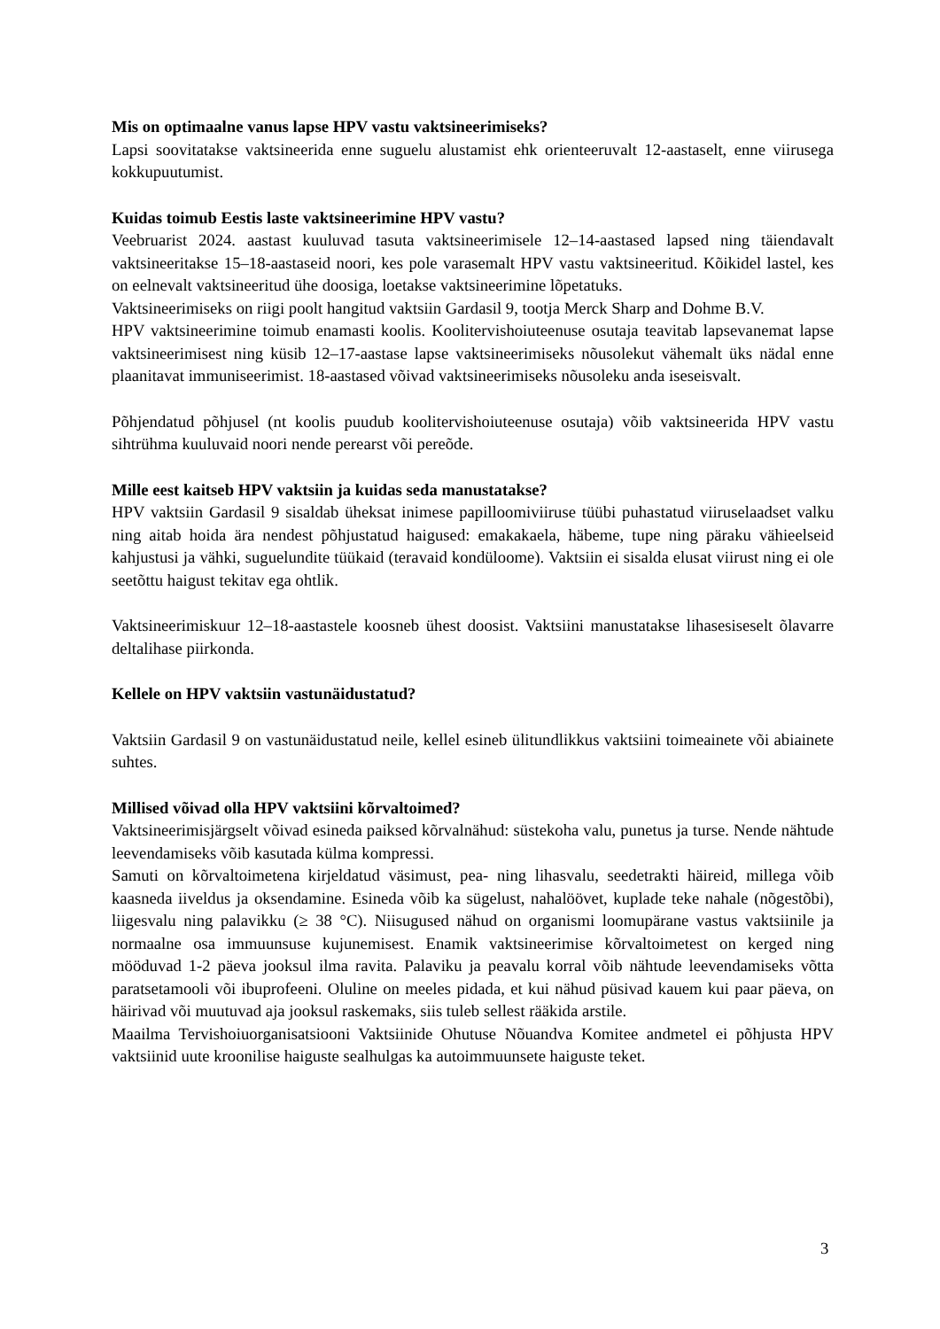Mis on optimaalne vanus lapse HPV vastu vaktsineerimiseks?
Lapsi soovitatakse vaktsineerida enne suguelu alustamist ehk orienteeruvalt 12-aastaselt, enne viirusega kokkupuutumist.
Kuidas toimub Eestis laste vaktsineerimine HPV vastu?
Veebruarist 2024. aastast kuuluvad tasuta vaktsineerimisele 12–14-aastased lapsed ning täiendavalt vaktsineeritakse 15–18-aastaseid noori, kes pole varasemalt HPV vastu vaktsineeritud. Kõikidel lastel, kes on eelnevalt vaktsineeritud ühe doosiga, loetakse vaktsineerimine lõpetatuks.
Vaktsineerimiseks on riigi poolt hangitud vaktsiin Gardasil 9, tootja Merck Sharp and Dohme B.V.
HPV vaktsineerimine toimub enamasti koolis. Koolitervishoiuteenuse osutaja teavitab lapsevanemat lapse vaktsineerimisest ning küsib 12–17-aastase lapse vaktsineerimiseks nõusolekut vähemalt üks nädal enne plaanitavat immuniseerimist. 18-aastased võivad vaktsineerimiseks nõusoleku anda iseseisvalt.
Põhjendatud põhjusel (nt koolis puudub koolitervishoiuteenuse osutaja) võib vaktsineerida HPV vastu sihtrühma kuuluvaid noori nende perearst või pereõde.
Mille eest kaitseb HPV vaktsiin ja kuidas seda manustatakse?
HPV vaktsiin Gardasil 9 sisaldab üheksat inimese papilloomiviiruse tüübi puhastatud viiruselaadset valku ning aitab hoida ära nendest põhjustatud haigused: emakakaela, häbeme, tupe ning päraku vähieelseid kahjustusi ja vähki, suguelundite tüükaid (teravaid kondüloome). Vaktsiin ei sisalda elusat viirust ning ei ole seetõttu haigust tekitav ega ohtlik.
Vaktsineerimiskuur 12–18-aastastele koosneb ühest doosist. Vaktsiini manustatakse lihasesiseselt õlavarre deltalihase piirkonda.
Kellele on HPV vaktsiin vastunäidustatud?
Vaktsiin Gardasil 9 on vastunäidustatud neile, kellel esineb ülitundlikkus vaktsiini toimeainete või abiainete suhtes.
Millised võivad olla HPV vaktsiini kõrvaltoimed?
Vaktsineerimisjärgselt võivad esineda paiksed kõrvalnähud: süstekoha valu, punetus ja turse. Nende nähtude leevendamiseks võib kasutada külma kompressi.
Samuti on kõrvaltoimetena kirjeldatud väsimust, pea- ning lihasvalu, seedetrakti häireid, millega võib kaasneda iiveldus ja oksendamine. Esineda võib ka sügelust, nahalöövet, kuplade teke nahale (nõgestõbi), liigesvalu ning palavikku (≥ 38 °C). Niisugused nähud on organismi loomupärane vastus vaktsiinile ja normaalne osa immuunsuse kujunemisest. Enamik vaktsineerimise kõrvaltoimetest on kerged ning mööduvad 1-2 päeva jooksul ilma ravita. Palaviku ja peavalu korral võib nähtude leevendamiseks võtta paratsetamooli või ibuprofeeni. Oluline on meeles pidada, et kui nähud püsivad kauem kui paar päeva, on häirivad või muutuvad aja jooksul raskemaks, siis tuleb sellest rääkida arstile.
Maailma Tervishoiuorganisatsiooni Vaktsiinide Ohutuse Nõuandva Komitee andmetel ei põhjusta HPV vaktsiinid uute kroonilise haiguste sealhulgas ka autoimmuunsete haiguste teket.
3